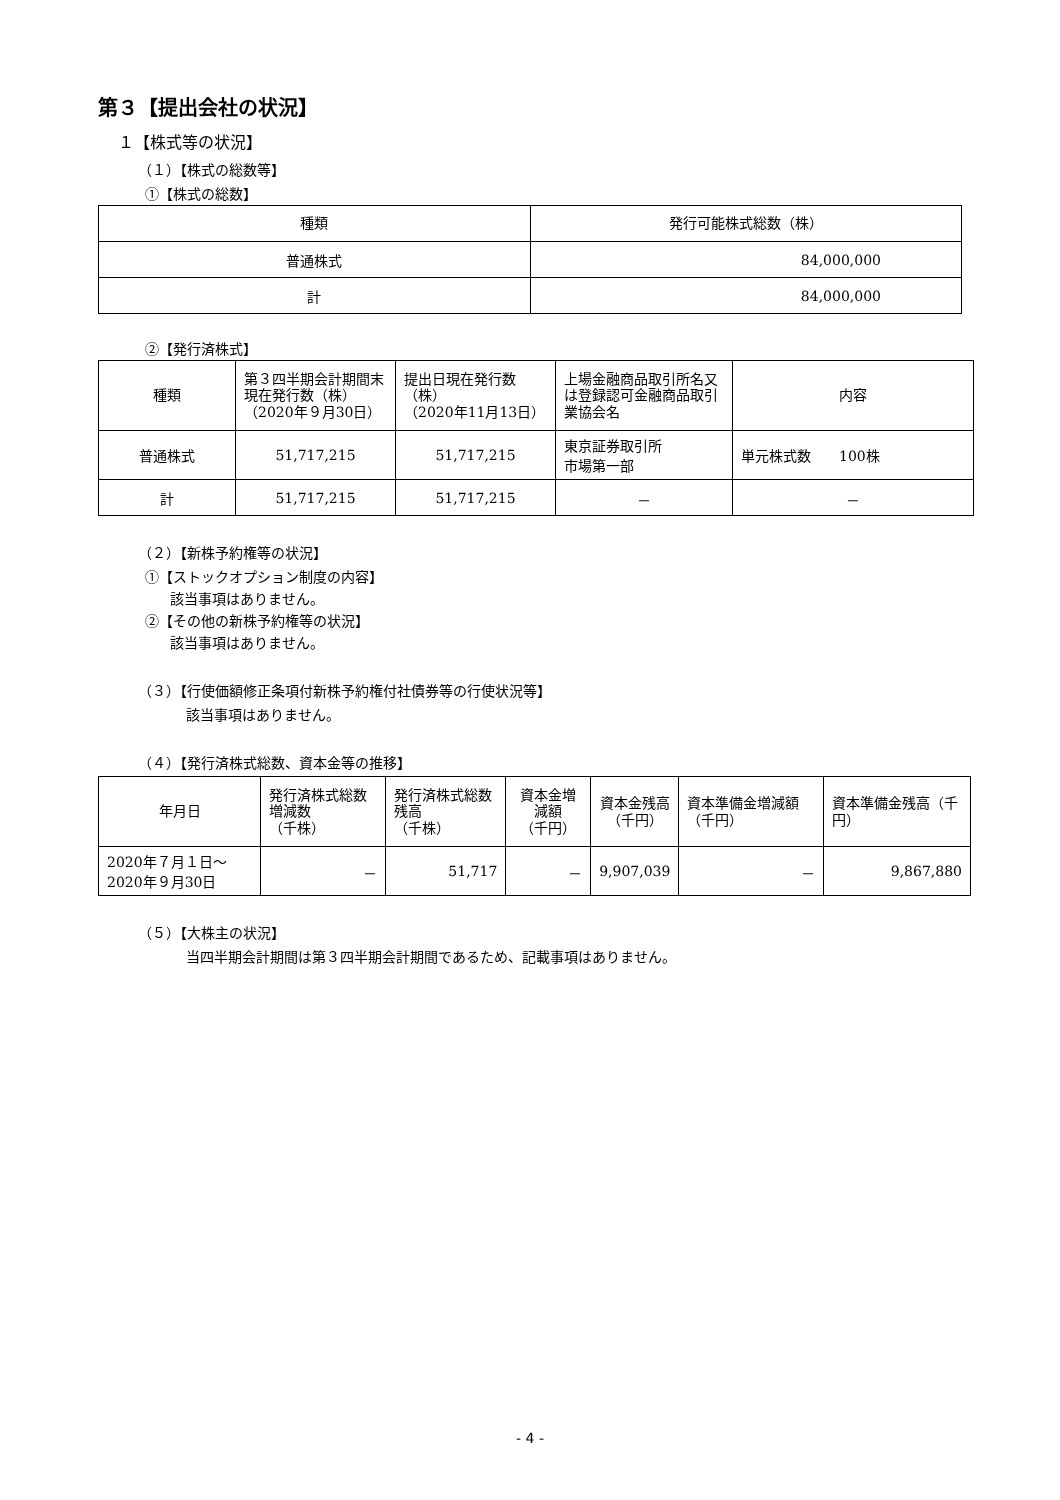第３【提出会社の状況】
１【株式等の状況】
（１）【株式の総数等】
①【株式の総数】
| 種類 | 発行可能株式総数（株） |
| --- | --- |
| 普通株式 | 84,000,000 |
| 計 | 84,000,000 |
②【発行済株式】
| 種類 | 第３四半期会計期間末現在発行数（株） （2020年９月30日） | 提出日現在発行数 （株） （2020年11月13日） | 上場金融商品取引所名又は登録認可金融商品取引業協会名 | 内容 |
| --- | --- | --- | --- | --- |
| 普通株式 | 51,717,215 | 51,717,215 | 東京証券取引所 市場第一部 | 単元株式数 100株 |
| 計 | 51,717,215 | 51,717,215 | － | － |
（２）【新株予約権等の状況】
①【ストックオプション制度の内容】
該当事項はありません。
②【その他の新株予約権等の状況】
該当事項はありません。
（３）【行使価額修正条項付新株予約権付社債券等の行使状況等】
該当事項はありません。
（４）【発行済株式総数、資本金等の推移】
| 年月日 | 発行済株式総数増減数 （千株） | 発行済株式総数残高 （千株） | 資本金増減額 （千円） | 資本金残高 （千円） | 資本準備金増減額（千円） | 資本準備金残高（千円） |
| --- | --- | --- | --- | --- | --- | --- |
| 2020年７月１日～ 2020年９月30日 | － | 51,717 | － | 9,907,039 | － | 9,867,880 |
（５）【大株主の状況】
当四半期会計期間は第３四半期会計期間であるため、記載事項はありません。
- 4 -